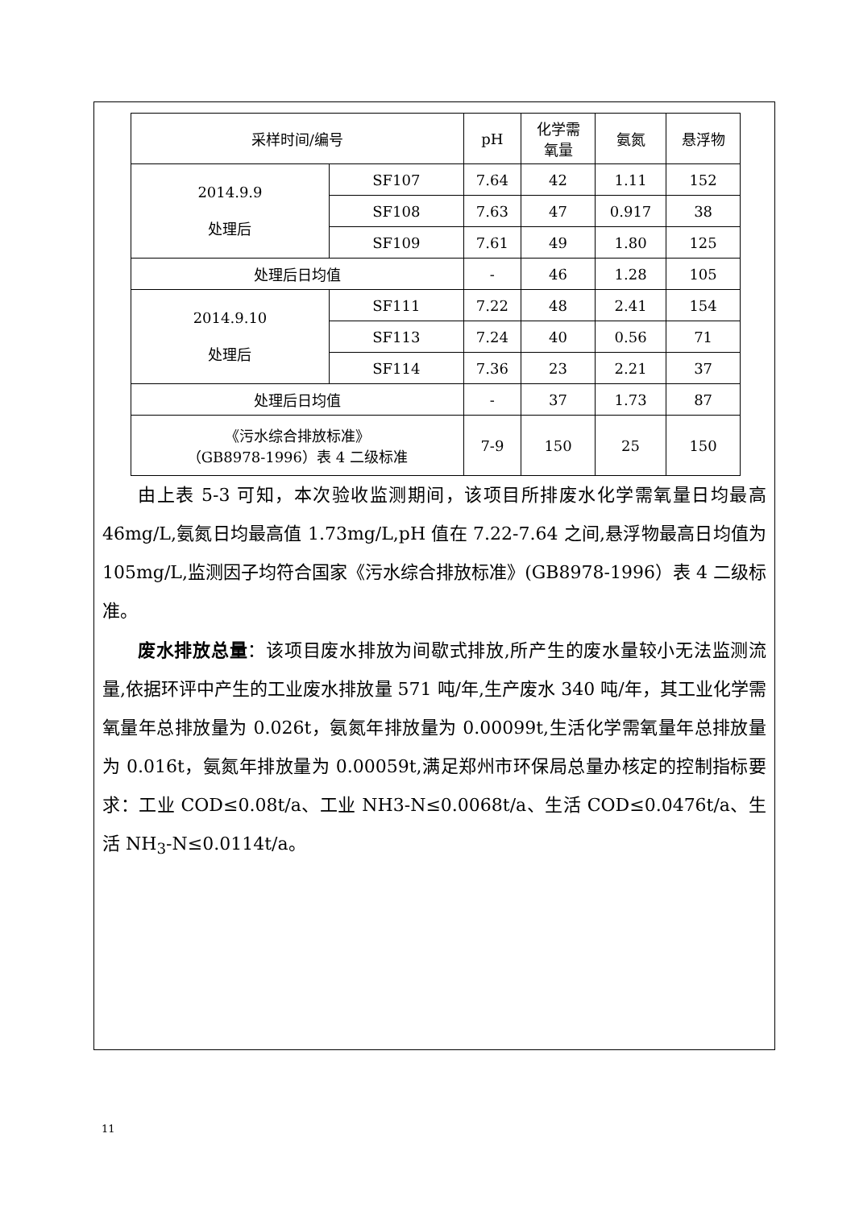| 采样时间/编号 | | pH | 化学需 氧量 | 氨氮 | 悬浮物 |
| --- | --- | --- | --- | --- | --- |
| 2014.9.9 处理后 | SF107 | 7.64 | 42 | 1.11 | 152 |
| | SF108 | 7.63 | 47 | 0.917 | 38 |
| | SF109 | 7.61 | 49 | 1.80 | 125 |
| 处理后日均值 | | - | 46 | 1.28 | 105 |
| 2014.9.10 处理后 | SF111 | 7.22 | 48 | 2.41 | 154 |
| | SF113 | 7.24 | 40 | 0.56 | 71 |
| | SF114 | 7.36 | 23 | 2.21 | 37 |
| 处理后日均值 | | - | 37 | 1.73 | 87 |
| 《污水综合排放标准》 （GB8978-1996）表 4 二级标准 | | 7-9 | 150 | 25 | 150 |
由上表 5-3 可知，本次验收监测期间，该项目所排废水化学需氧量日均最高 46mg/L,氨氮日均最高值 1.73mg/L,pH 值在 7.22-7.64 之间,悬浮物最高日均值为 105mg/L,监测因子均符合国家《污水综合排放标准》(GB8978-1996）表 4 二级标准。
废水排放总量：该项目废水排放为间歇式排放,所产生的废水量较小无法监测流量,依据环评中产生的工业废水排放量 571 吨/年,生产废水 340 吨/年，其工业化学需氧量年总排放量为 0.026t，氨氮年排放量为 0.00099t,生活化学需氧量年总排放量为 0.016t，氨氮年排放量为 0.00059t,满足郑州市环保局总量办核定的控制指标要求：工业 COD≤0.08t/a、工业 NH3-N≤0.0068t/a、生活 COD≤0.0476t/a、生活 NH<sub>3</sub>-N≤0.0114t/a。
11